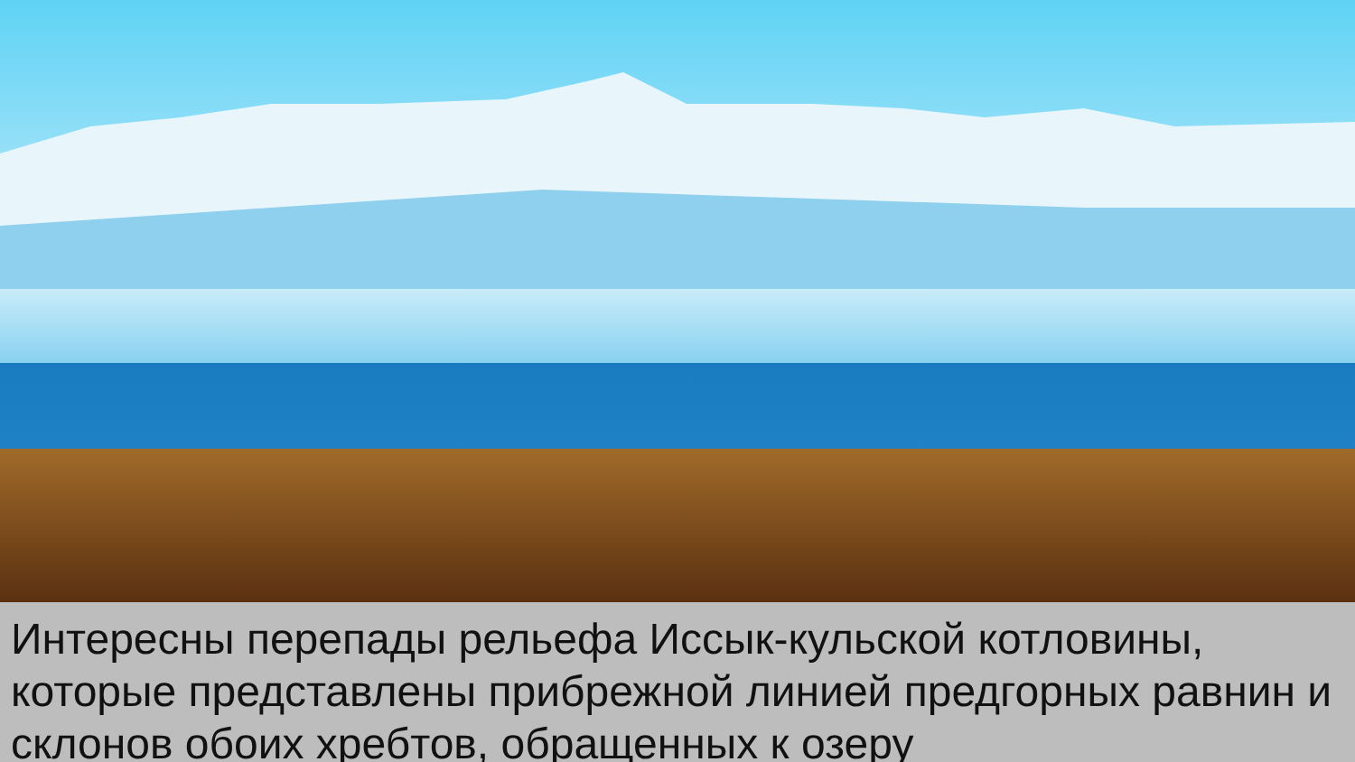Интересны перепады рельефа Иссык-кульской котловины, которые представлены прибрежной линией предгорных равнин и склонов обоих хребтов, обращенных к озеру